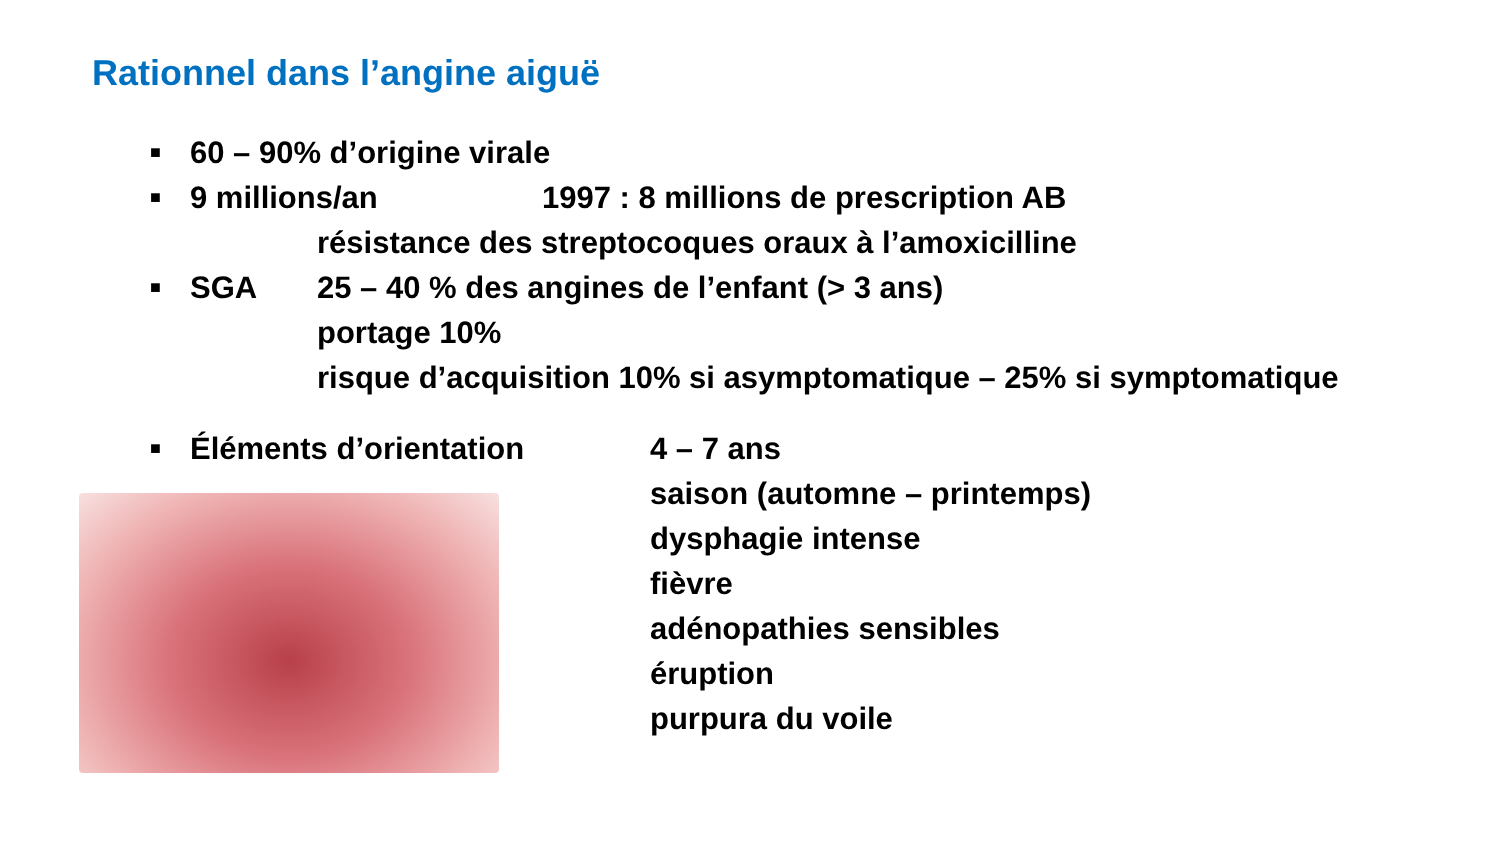Rationnel dans l’angine aiguë
■ 60 – 90% d’origine virale
■ 9 millions/an 1997 : 8 millions de prescription AB
résistance des streptocoques oraux à l’amoxicilline
■ SGA 25 – 40 % des angines de l’enfant (> 3 ans)
portage 10%
risque d’acquisition 10% si asymptomatique – 25% si symptomatique
■ Éléments d’orientation 4 – 7 ans
saison (automne – printemps)
dysphagie intense
fièvre
adénopathies sensibles
éruption
purpura du voile